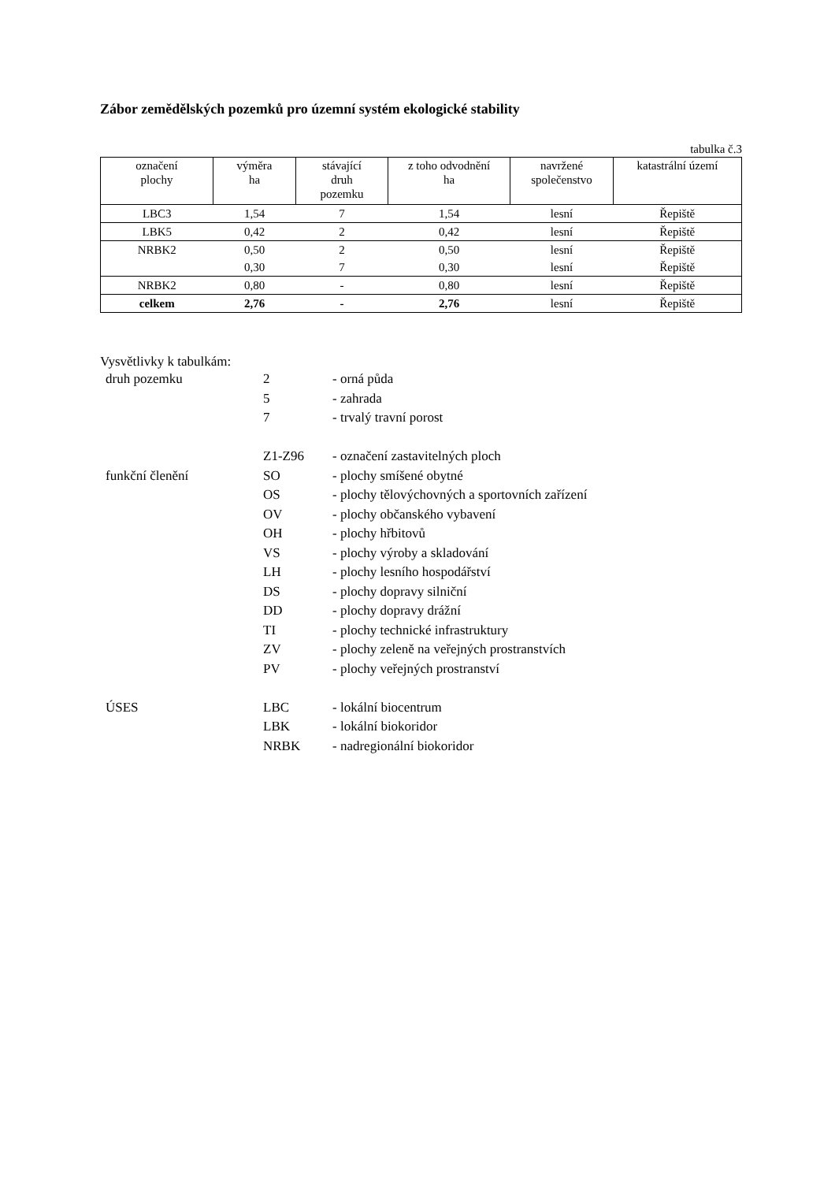Zábor zemědělských pozemků pro územní systém ekologické stability
tabulka č.3
| označení plochy | výměra ha | stávající druh pozemku | z toho odvodnění ha | navržené společenstvo | katastrální území |
| --- | --- | --- | --- | --- | --- |
| LBC3 | 1,54 | 7 | 1,54 | lesní | Řepiště |
| LBK5 | 0,42 | 2 | 0,42 | lesní | Řepiště |
| NRBK2 | 0,50 | 2 | 0,50 | lesní | Řepiště |
| | 0,30 | 7 | 0,30 | lesní | Řepiště |
| NRBK2 | 0,80 | - | 0,80 | lesní | Řepiště |
| celkem | 2,76 | - | 2,76 | lesní | Řepiště |
Vysvětlivky k tabulkám:
| druh pozemku | 2 | - orná půda |
| | 5 | - zahrada |
| | 7 | - trvalý travní porost |
| | Z1-Z96 | - označení zastavitelných ploch |
| funkční členění | SO | - plochy smíšené obytné |
| | OS | - plochy tělovýchovných a sportovních zařízení |
| | OV | - plochy občanského vybavení |
| | OH | - plochy hřbitovů |
| | VS | - plochy výroby a skladování |
| | LH | - plochy lesního hospodářství |
| | DS | - plochy dopravy silniční |
| | DD | - plochy dopravy drážní |
| | TI | - plochy technické infrastruktury |
| | ZV | - plochy zeleně na veřejných prostranstvích |
| | PV | - plochy veřejných prostranství |
| ÚSES | LBC | - lokální biocentrum |
| | LBK | - lokální biokoridor |
| | NRBK | - nadregionální biokoridor |